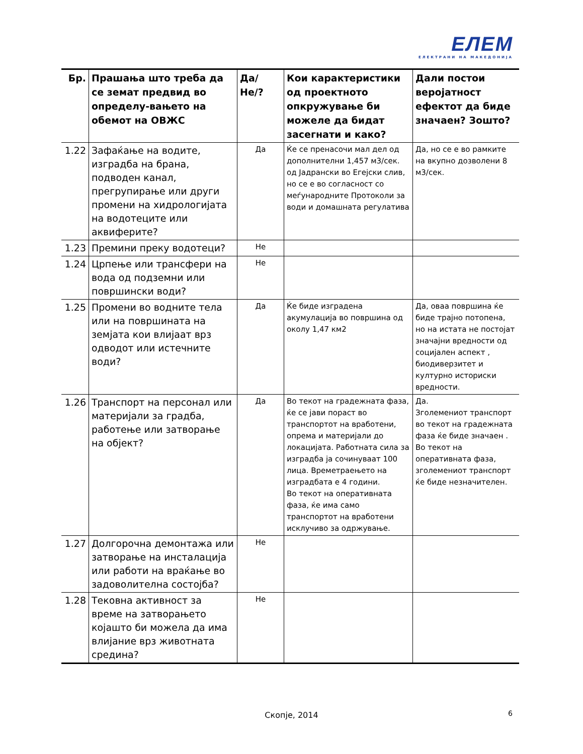ЕЛЕМ
ЕЛЕКТРАНИ НА МАКЕДОНИЈА
| Бр. | Прашања што треба да се земат предвид во определу-вањето на обемот на ОВЖС | Да/Не/? | Кои карактеристики од проектното опкружување би можеле да бидат засегнати и како? | Дали постои веројатност ефектот да биде значаен? Зошто? |
| --- | --- | --- | --- | --- |
| 1.22 | Зафаќање на водите, изградба на брана, подводен канал, прегрупирање или други промени на хидрологијата на водотеците или аквиферите? | Да | Ќе се пренасочи мал дел од дополнителни 1,457 м3/сек. од Јадрански во Егејски слив, но се е во согласност со меѓународните Протоколи за води и домашната регулатива | Да, но се е во рамките на вкупно дозволени 8 м3/сек. |
| 1.23 | Премини преку водотеци? | Не | | |
| 1.24 | Црпење или трансфери на вода од подземни или површински води? | Не | | |
| 1.25 | Промени во водните тела или на површината на земјата кои влијаат врз одводот или истечните води? | Да | Ќе биде изградена акумулација во површина од околу 1,47 км2 | Да, оваа површина ќе биде трајно потопена, но на истата не постојат значајни вредности од социјален аспект , биодиверзитет и културно историски вредности. |
| 1.26 | Транспорт на персонал или материјали за градба, работење или затворање на објект? | Да | Во текот на градежната фаза, ќе се јави пораст во транспортот на вработени, опрема и материјали до локацијата. Работната сила за изградба ја сочинуваат 100 лица. Времетраењето на изградбата е 4 години. Во текот на оперативната фаза, ќе има само транспортот на вработени исклучиво за одржување. | Да. Зголемениот транспорт во текот на градежната фаза ќе биде значаен . Во текот на оперативната фаза, зголемениот транспорт ќе биде незначителен. |
| 1.27 | Долгорочна демонтажа или затворање на инсталација или работи на враќање во задоволителна состојба? | Не | | |
| 1.28 | Тековна активност за време на затворањето којашто би можела да има влијание врз животната средина? | Не | | |
Скопје, 2014 6